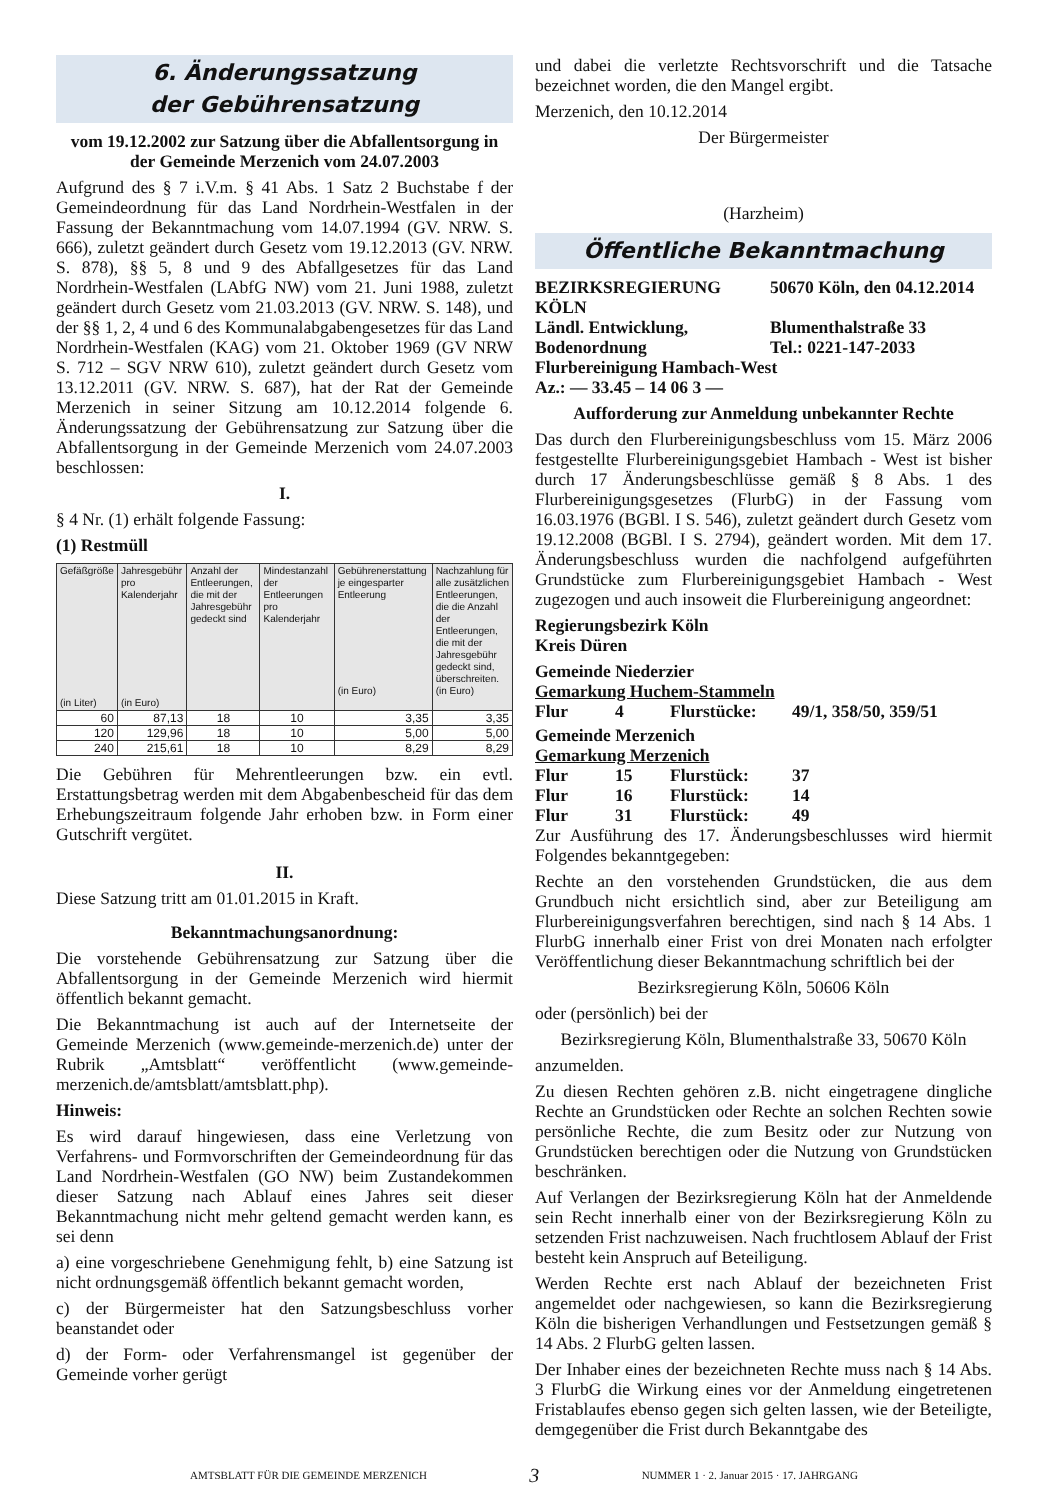6. Änderungssatzung
der Gebührensatzung
vom 19.12.2002 zur Satzung über die Abfallentsorgung in der Gemeinde Merzenich vom 24.07.2003
Aufgrund des § 7 i.V.m. § 41 Abs. 1 Satz 2 Buchstabe f der Gemeindeordnung für das Land Nordrhein-Westfalen in der Fassung der Bekanntmachung vom 14.07.1994 (GV. NRW. S. 666), zuletzt geändert durch Gesetz vom 19.12.2013 (GV. NRW. S. 878), §§ 5, 8 und 9 des Abfallgesetzes für das Land Nordrhein-Westfalen (LAbfG NW) vom 21. Juni 1988, zuletzt geändert durch Gesetz vom 21.03.2013 (GV. NRW. S. 148), und der §§ 1, 2, 4 und 6 des Kommunalabgabengesetzes für das Land Nordrhein-Westfalen (KAG) vom 21. Oktober 1969 (GV NRW S. 712 – SGV NRW 610), zuletzt geändert durch Gesetz vom 13.12.2011 (GV. NRW. S. 687), hat der Rat der Gemeinde Merzenich in seiner Sitzung am 10.12.2014 folgende 6. Änderungssatzung der Gebührensatzung zur Satzung über die Abfallentsorgung in der Gemeinde Merzenich vom 24.07.2003 beschlossen:
I.
§ 4 Nr. (1) erhält folgende Fassung:
(1) Restmüll
| Gefäßgröße (in Liter) | Jahresgebühr pro Kalenderjahr (in Euro) | Anzahl der Entleerungen, die mit der Jahresgebühr gedeckt sind | Mindestanzahl der Entleerungen pro Kalenderjahr | Gebührenerstattung je eingesparter Entleerung (in Euro) | Nachzahlung für alle zusätzlichen Entleerungen, die die Anzahl der Entleerungen, die mit der Jahresgebühr gedeckt sind, überschreiten. (in Euro) |
| --- | --- | --- | --- | --- | --- |
| 60 | 87,13 | 18 | 10 | 3,35 | 3,35 |
| 120 | 129,96 | 18 | 10 | 5,00 | 5,00 |
| 240 | 215,61 | 18 | 10 | 8,29 | 8,29 |
Die Gebühren für Mehrentleerungen bzw. ein evtl. Erstattungsbetrag werden mit dem Abgabenbescheid für das dem Erhebungszeitraum folgende Jahr erhoben bzw. in Form einer Gutschrift vergütet.
II.
Diese Satzung tritt am 01.01.2015 in Kraft.
Bekanntmachungsanordnung:
Die vorstehende Gebührensatzung zur Satzung über die Abfallentsorgung in der Gemeinde Merzenich wird hiermit öffentlich bekannt gemacht.
Die Bekanntmachung ist auch auf der Internetseite der Gemeinde Merzenich (www.gemeinde-merzenich.de) unter der Rubrik „Amtsblatt“ veröffentlicht (www.gemeinde-merzenich.de/amtsblatt/amtsblatt.php).
Hinweis:
Es wird darauf hingewiesen, dass eine Verletzung von Verfahrens- und Formvorschriften der Gemeindeordnung für das Land Nordrhein-Westfalen (GO NW) beim Zustandekommen dieser Satzung nach Ablauf eines Jahres seit dieser Bekanntmachung nicht mehr geltend gemacht werden kann, es sei denn
a) eine vorgeschriebene Genehmigung fehlt, b) eine Satzung ist nicht ordnungsgemäß öffentlich bekannt gemacht worden,
c) der Bürgermeister hat den Satzungsbeschluss vorher beanstandet oder
d) der Form- oder Verfahrensmangel ist gegenüber der Gemeinde vorher gerügt
und dabei die verletzte Rechtsvorschrift und die Tatsache bezeichnet worden, die den Mangel ergibt.
Merzenich, den 10.12.2014
Der Bürgermeister
(Harzheim)
Öffentliche Bekanntmachung
BEZIRKSREGIERUNG KÖLN
50670 Köln, den 04.12.2014
Ländl. Entwicklung,
Blumenthalstraße 33
Bodenordnung
Tel.: 0221-147-2033
Flurbereinigung Hambach-West
Az.: — 33.45 – 14 06 3 —
Aufforderung zur Anmeldung unbekannter Rechte
Das durch den Flurbereinigungsbeschluss vom 15. März 2006 festgestellte Flurbereinigungsgebiet Hambach - West ist bisher durch 17 Änderungsbeschlüsse gemäß § 8 Abs. 1 des Flurbereinigungsgesetzes (FlurbG) in der Fassung vom 16.03.1976 (BGBl. I S. 546), zuletzt geändert durch Gesetz vom 19.12.2008 (BGBl. I S. 2794), geändert worden. Mit dem 17. Änderungsbeschluss wurden die nachfolgend aufgeführten Grundstücke zum Flurbereinigungsgebiet Hambach - West zugezogen und auch insoweit die Flurbereinigung angeordnet:
Regierungsbezirk Köln
Kreis Düren
Gemeinde Niederzier
Gemarkung Huchem-Stammeln
Flur
4
Flurstücke:
49/1, 358/50, 359/51
Gemeinde Merzenich
Gemarkung Merzenich
Flur
15
Flurstück:
37
Flur
16
Flurstück:
14
Flur
31
Flurstück:
49
Zur Ausführung des 17. Änderungsbeschlusses wird hiermit Folgendes bekanntgegeben:
Rechte an den vorstehenden Grundstücken, die aus dem Grundbuch nicht ersichtlich sind, aber zur Beteiligung am Flurbereinigungsverfahren berechtigen, sind nach § 14 Abs. 1 FlurbG innerhalb einer Frist von drei Monaten nach erfolgter Veröffentlichung dieser Bekanntmachung schriftlich bei der
Bezirksregierung Köln, 50606 Köln
oder (persönlich) bei der
Bezirksregierung Köln, Blumenthalstraße 33, 50670 Köln
anzumelden.
Zu diesen Rechten gehören z.B. nicht eingetragene dingliche Rechte an Grundstücken oder Rechte an solchen Rechten sowie persönliche Rechte, die zum Besitz oder zur Nutzung von Grundstücken berechtigen oder die Nutzung von Grundstücken beschränken.
Auf Verlangen der Bezirksregierung Köln hat der Anmeldende sein Recht innerhalb einer von der Bezirksregierung Köln zu setzenden Frist nachzuweisen. Nach fruchtlosem Ablauf der Frist besteht kein Anspruch auf Beteiligung.
Werden Rechte erst nach Ablauf der bezeichneten Frist angemeldet oder nachgewiesen, so kann die Bezirksregierung Köln die bisherigen Verhandlungen und Festsetzungen gemäß § 14 Abs. 2 FlurbG gelten lassen.
Der Inhaber eines der bezeichneten Rechte muss nach § 14 Abs. 3 FlurbG die Wirkung eines vor der Anmeldung eingetretenen Fristablaufes ebenso gegen sich gelten lassen, wie der Beteiligte, demgegenüber die Frist durch Bekanntgabe des
AMTSBLATT FÜR DIE GEMEINDE MERZENICH 3 NUMMER 1 · 2. Januar 2015 · 17. JAHRGANG